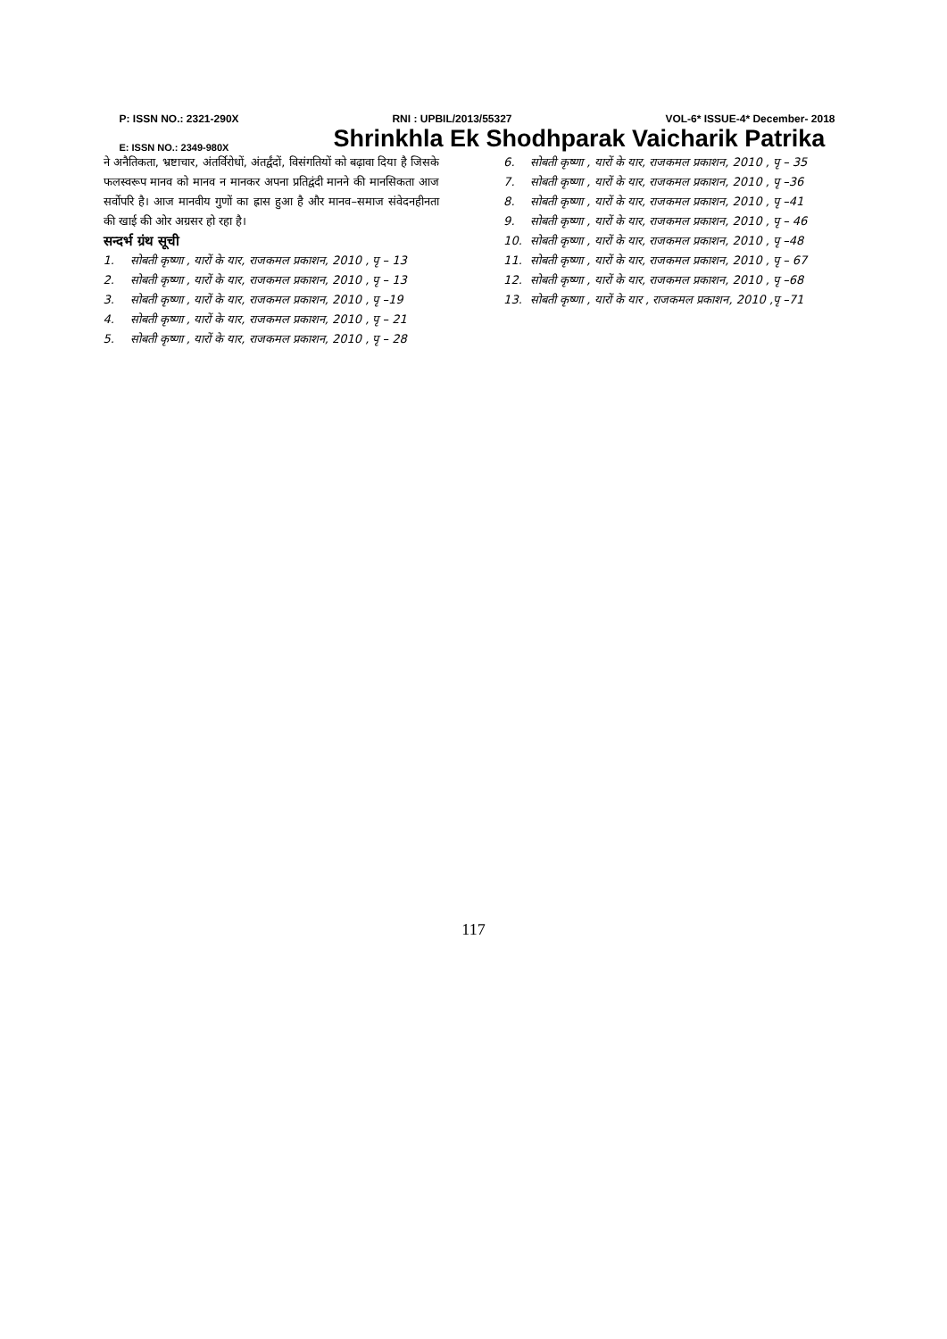P: ISSN NO.: 2321-290X RNI : UPBIL/2013/55327 VOL-6* ISSUE-4* December- 2018
E: ISSN NO.: 2349-980X Shrinkhla Ek Shodhparak Vaicharik Patrika
ने अनैतिकता, भ्रष्टाचार, अंतर्विरोधों, अंतर्द्वंदों, विसंगतियों को बढ़ावा दिया है जिसके फलस्वरूप मानव को मानव न मानकर अपना प्रतिद्वंदी मानने की मानसिकता आज सर्वोपरि है। आज मानवीय गुणों का ह्रास हुआ है और मानव–समाज संवेदनहीनता की खाई की ओर अग्रसर हो रहा है।
सन्दर्भ ग्रंथ सूची
1. सोबती कृष्णा , यारों के यार, राजकमल प्रकाशन, 2010 , पृ – 13
2. सोबती कृष्णा , यारों के यार, राजकमल प्रकाशन, 2010 , पृ – 13
3. सोबती कृष्णा , यारों के यार, राजकमल प्रकाशन, 2010 , पृ –19
4. सोबती कृष्णा , यारों के यार, राजकमल प्रकाशन, 2010 , पृ – 21
5. सोबती कृष्णा , यारों के यार, राजकमल प्रकाशन, 2010 , पृ – 28
6. सोबती कृष्णा , यारों के यार, राजकमल प्रकाशन, 2010 , पृ – 35
7. सोबती कृष्णा , यारों के यार, राजकमल प्रकाशन, 2010 , पृ –36
8. सोबती कृष्णा , यारों के यार, राजकमल प्रकाशन, 2010 , पृ –41
9. सोबती कृष्णा , यारों के यार, राजकमल प्रकाशन, 2010 , पृ – 46
10. सोबती कृष्णा , यारों के यार, राजकमल प्रकाशन, 2010 , पृ –48
11. सोबती कृष्णा , यारों के यार, राजकमल प्रकाशन, 2010 , पृ – 67
12. सोबती कृष्णा , यारों के यार, राजकमल प्रकाशन, 2010 , पृ –68
13. सोबती कृष्णा , यारों के यार , राजकमल प्रकाशन, 2010 ,पृ –71
117